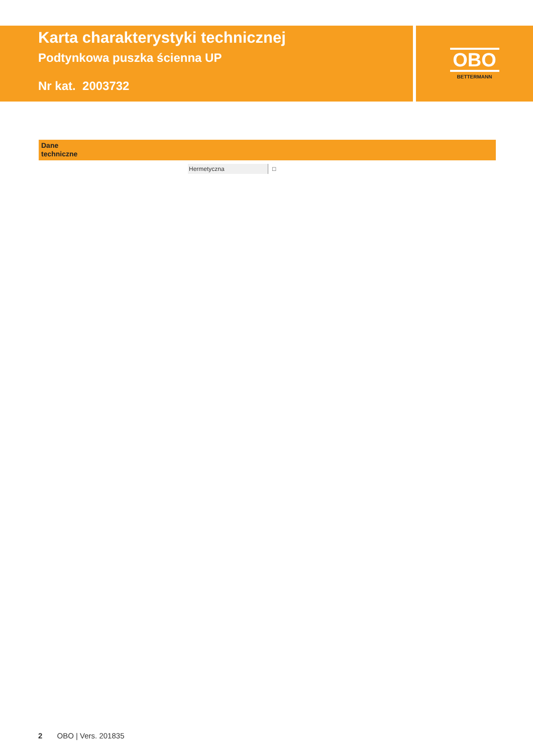Karta charakterystyki technicznej
Podtynkowa puszka ścienna UP
Nr kat. 2003732
OBO
BETTERMANN
Dane
techniczne
| Hermetyczna | □ |
2 OBO | Vers. 201835